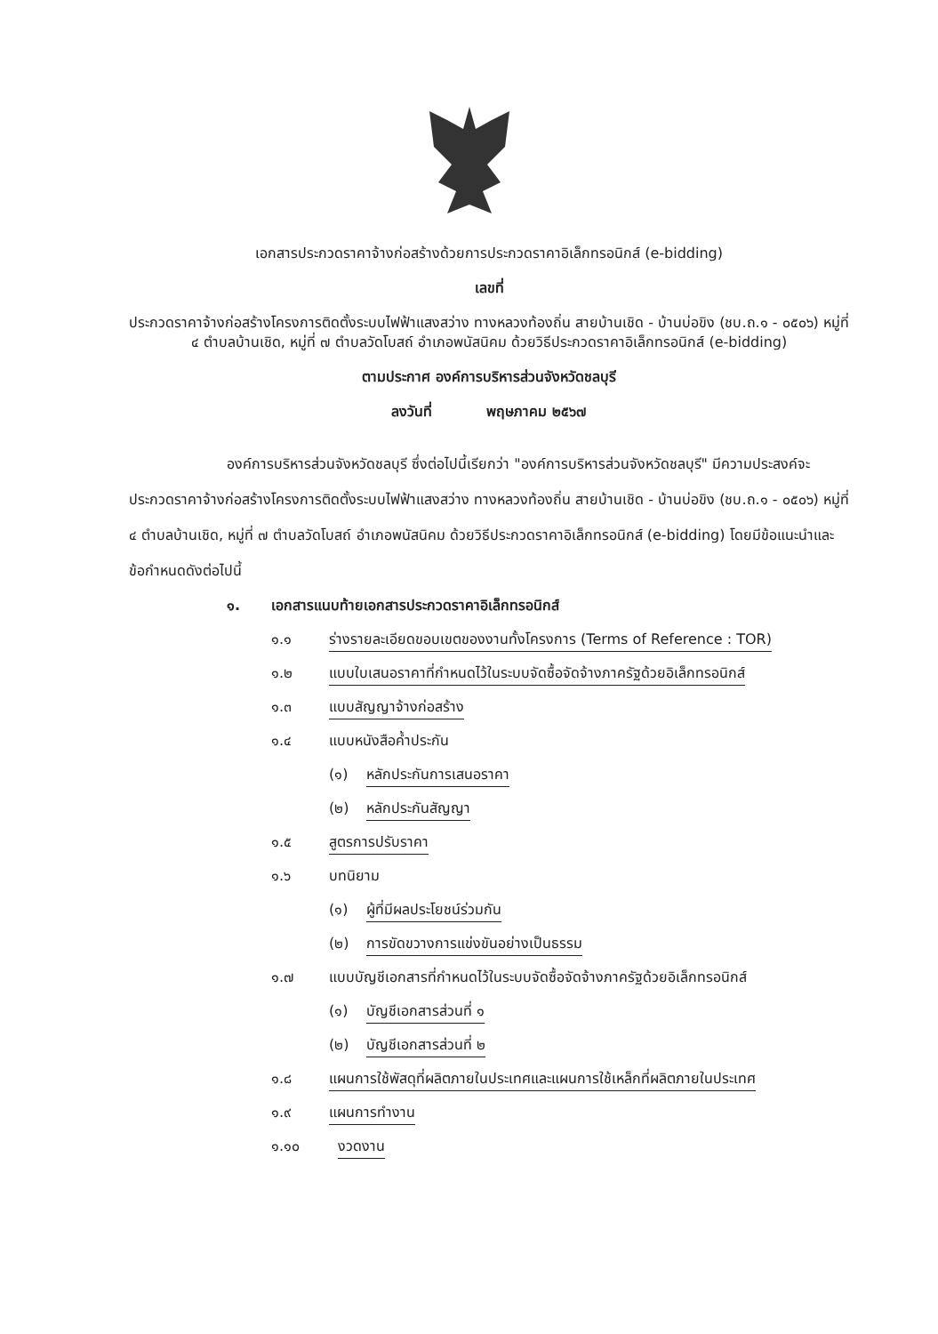เอกสารประกวดราคาจ้างก่อสร้างด้วยการประกวดราคาอิเล็กทรอนิกส์ (e-bidding)
เลขที่
ประกวดราคาจ้างก่อสร้างโครงการติดตั้งระบบไฟฟ้าแสงสว่าง ทางหลวงท้องถิ่น สายบ้านเชิด - บ้านบ่อขิง (ชบ.ถ.๑ - ๐๕๐๖) หมู่ที่ ๔ ตำบลบ้านเชิด, หมู่ที่ ๗ ตำบลวัดโบสถ์ อำเภอพนัสนิคม ด้วยวิธีประกวดราคาอิเล็กทรอนิกส์ (e-bidding)
ตามประกาศ องค์การบริหารส่วนจังหวัดชลบุรี
ลงวันที่ พฤษภาคม ๒๕๖๗
องค์การบริหารส่วนจังหวัดชลบุรี ซึ่งต่อไปนี้เรียกว่า "องค์การบริหารส่วนจังหวัดชลบุรี" มีความประสงค์จะ ประกวดราคาจ้างก่อสร้างโครงการติดตั้งระบบไฟฟ้าแสงสว่าง ทางหลวงท้องถิ่น สายบ้านเชิด - บ้านบ่อขิง (ชบ.ถ.๑ - ๐๕๐๖) หมู่ที่ ๔ ตำบลบ้านเชิด, หมู่ที่ ๗ ตำบลวัดโบสถ์ อำเภอพนัสนิคม ด้วยวิธีประกวดราคาอิเล็กทรอนิกส์ (e-bidding) โดยมีข้อแนะนำและข้อกำหนดดังต่อไปนี้
๑. เอกสารแนบท้ายเอกสารประกวดราคาอิเล็กทรอนิกส์
๑.๑ ร่างรายละเอียดขอบเขตของงานทั้งโครงการ (Terms of Reference : TOR)
๑.๒ แบบใบเสนอราคาที่กำหนดไว้ในระบบจัดซื้อจัดจ้างภาครัฐด้วยอิเล็กทรอนิกส์
๑.๓ แบบสัญญาจ้างก่อสร้าง
๑.๔ แบบหนังสือค้ำประกัน
(๑) หลักประกันการเสนอราคา
(๒) หลักประกันสัญญา
๑.๕ สูตรการปรับราคา
๑.๖ บทนิยาม
(๑) ผู้ที่มีผลประโยชน์ร่วมกัน
(๒) การขัดขวางการแข่งขันอย่างเป็นธรรม
๑.๗ แบบบัญชีเอกสารที่กำหนดไว้ในระบบจัดซื้อจัดจ้างภาครัฐด้วยอิเล็กทรอนิกส์
(๑) บัญชีเอกสารส่วนที่ ๑
(๒) บัญชีเอกสารส่วนที่ ๒
๑.๘ แผนการใช้พัสดุที่ผลิตภายในประเทศและแผนการใช้เหล็กที่ผลิตภายในประเทศ
๑.๙ แผนการทำงาน
๑.๑๐ งวดงาน